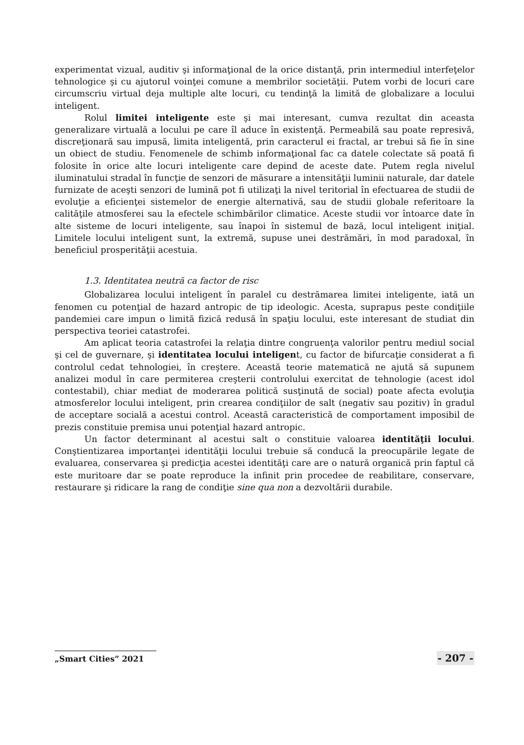experimentat vizual, auditiv şi informaţional de la orice distanţă, prin intermediul interfeţelor tehnologice şi cu ajutorul voinţei comune a membrilor societăţii. Putem vorbi de locuri care circumscriu virtual deja multiple alte locuri, cu tendinţă la limită de globalizare a locului inteligent.
Rolul limitei inteligente este şi mai interesant, cumva rezultat din aceasta generalizare virtuală a locului pe care îl aduce în existenţă. Permeabilă sau poate represivă, discreţionară sau impusă, limita inteligentă, prin caracterul ei fractal, ar trebui să fie în sine un obiect de studiu. Fenomenele de schimb informaţional fac ca datele colectate să poată fi folosite în orice alte locuri inteligente care depind de aceste date. Putem regla nivelul iluminatului stradal în funcţie de senzori de măsurare a intensităţii luminii naturale, dar datele furnizate de aceşti senzori de lumină pot fi utilizaţi la nivel teritorial în efectuarea de studii de evoluţie a eficienţei sistemelor de energie alternativă, sau de studii globale referitoare la calităţile atmosferei sau la efectele schimbărilor climatice. Aceste studii vor întoarce date în alte sisteme de locuri inteligente, sau înapoi în sistemul de bază, locul inteligent iniţial. Limitele locului inteligent sunt, la extremă, supuse unei destrămări, în mod paradoxal, în beneficiul prosperităţii acestuia.
1.3. Identitatea neutră ca factor de risc
Globalizarea locului inteligent în paralel cu destrămarea limitei inteligente, iată un fenomen cu potenţial de hazard antropic de tip ideologic. Acesta, suprapus peste condiţiile pandemiei care impun o limită fizică redusă în spaţiu locului, este interesant de studiat din perspectiva teoriei catastrofei.
Am aplicat teoria catastrofei la relaţia dintre congruenţa valorilor pentru mediul social şi cel de guvernare, şi identitatea locului inteligent, cu factor de bifurcaţie considerat a fi controlul cedat tehnologiei, în creştere. Această teorie matematică ne ajută să supunem analizei modul în care permiterea creşterii controlului exercitat de tehnologie (acest idol contestabil), chiar mediat de moderarea politică susţinută de social) poate afecta evoluţia atmosferelor locului inteligent, prin crearea condiţiilor de salt (negativ sau pozitiv) în gradul de acceptare socială a acestui control. Această caracteristică de comportament imposibil de prezis constituie premisa unui potenţial hazard antropic.
Un factor determinant al acestui salt o constituie valoarea identităţii locului. Conştientizarea importanţei identităţii locului trebuie să conducă la preocupările legate de evaluarea, conservarea şi predicţia acestei identităţi care are o natură organică prin faptul că este muritoare dar se poate reproduce la infinit prin procedee de reabilitare, conservare, restaurare şi ridicare la rang de condiţie sine qua non a dezvoltării durabile.
„Smart Cities” 2021
- 207 -